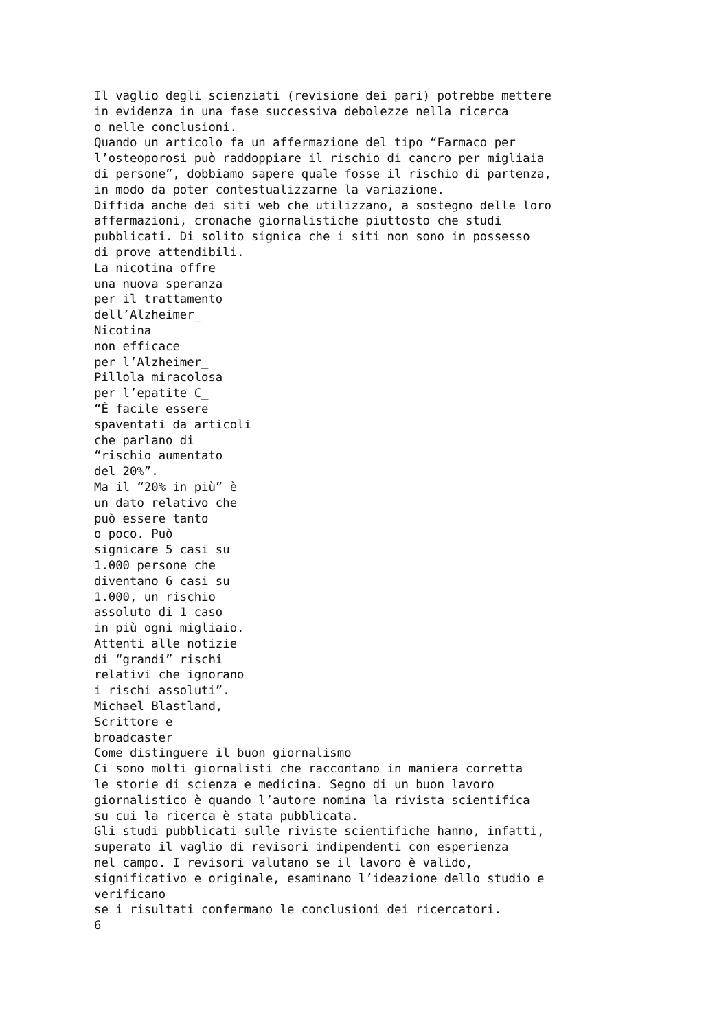Il vaglio degli scienziati (revisione dei pari) potrebbe mettere in evidenza in una fase successiva debolezze nella ricerca o nelle conclusioni. Quando un articolo fa un affermazione del tipo “Farmaco per l’osteoporosi può raddoppiare il rischio di cancro per migliaia di persone”, dobbiamo sapere quale fosse il rischio di partenza, in modo da poter contestualizzarne la variazione. Diffida anche dei siti web che utilizzano, a sostegno delle loro affermazioni, cronache giornalistiche piuttosto che studi pubblicati. Di solito signica che i siti non sono in possesso di prove attendibili. La nicotina offre una nuova speranza per il trattamento dell’Alzheimer_ Nicotina non efficace per l’Alzheimer_ Pillola miracolosa per l’epatite C_ “È facile essere spaventati da articoli che parlano di “rischio aumentato del 20%”. Ma il “20% in più” è un dato relativo che può essere tanto o poco. Può signicare 5 casi su 1.000 persone che diventano 6 casi su 1.000, un rischio assoluto di 1 caso in più ogni migliaio. Attenti alle notizie di “grandi” rischi relativi che ignorano i rischi assoluti”. Michael Blastland, Scrittore e broadcaster Come distinguere il buon giornalismo Ci sono molti giornalisti che raccontano in maniera corretta le storie di scienza e medicina. Segno di un buon lavoro giornalistico è quando l’autore nomina la rivista scientifica su cui la ricerca è stata pubblicata. Gli studi pubblicati sulle riviste scientifiche hanno, infatti, superato il vaglio di revisori indipendenti con esperienza nel campo. I revisori valutano se il lavoro è valido, significativo e originale, esaminano l’ideazione dello studio e verificano se i risultati confermano le conclusioni dei ricercatori. 6